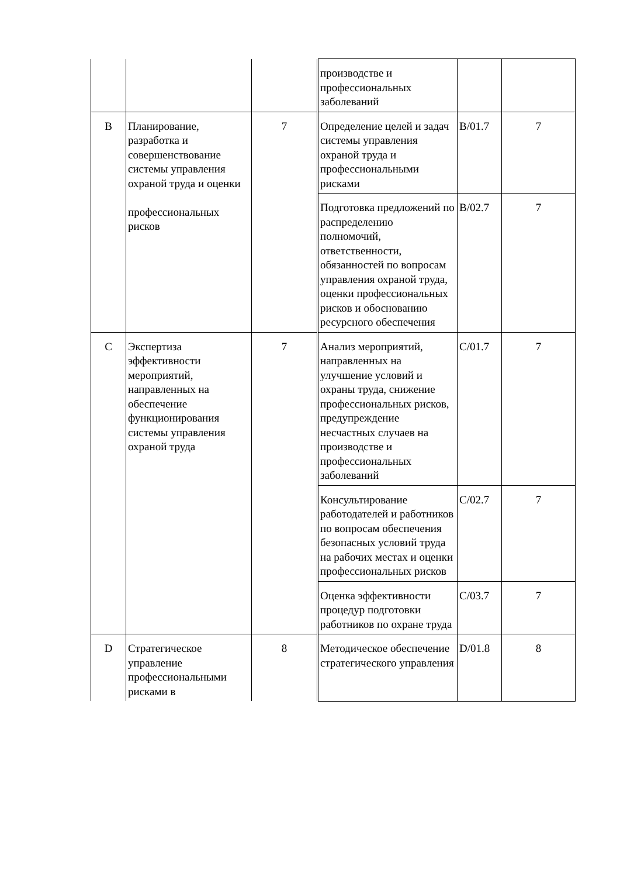| | | | | производстве и профессиональных заболеваний | | |
| B | Планирование, разработка и совершенствование системы управления охраной труда и оценки профессиональных рисков | 7 | | Определение целей и задач системы управления охраной труда и профессиональными рисками | B/01.7 | 7 |
| | | | | Подготовка предложений по распределению полномочий, ответственности, обязанностей по вопросам управления охраной труда, оценки профессиональных рисков и обоснованию ресурсного обеспечения | B/02.7 | 7 |
| C | Экспертиза эффективности мероприятий, направленных на обеспечение функционирования системы управления охраной труда | 7 | | Анализ мероприятий, направленных на улучшение условий и охраны труда, снижение профессиональных рисков, предупреждение несчастных случаев на производстве и профессиональных заболеваний | C/01.7 | 7 |
| | | | | Консультирование работодателей и работников по вопросам обеспечения безопасных условий труда на рабочих местах и оценки профессиональных рисков | C/02.7 | 7 |
| | | | | Оценка эффективности процедур подготовки работников по охране труда | C/03.7 | 7 |
| D | Стратегическое управление профессиональными рисками в | 8 | | Методическое обеспечение стратегического управления | D/01.8 | 8 |